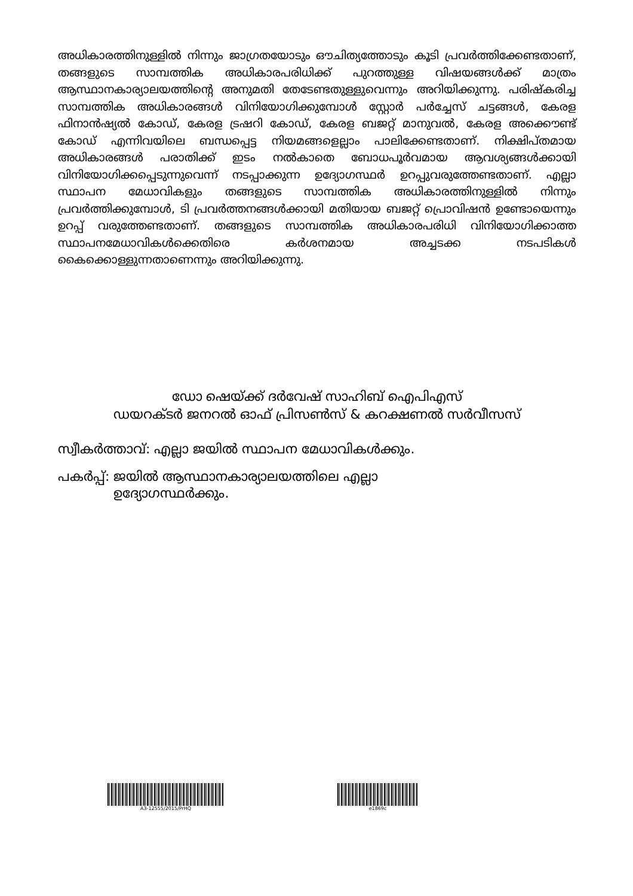അധികാരത്തിനുള്ളിൽ നിന്നും ജാഗ്രതയോടും ഔചിത്യത്തോടും കൂടി പ്രവർത്തിക്കേണ്ടതാണ്, തങ്ങളുടെ സാമ്പത്തിക അധികാരപരിധിക്ക് പുറത്തുള്ള വിഷയങ്ങൾക്ക് മാത്രം ആസ്ഥാനകാര്യാലയത്തിന്റെ അനുമതി തേടേണ്ടതുള്ളുവെന്നും അറിയിക്കുന്നു. പരിഷ്കരിച്ച സാമ്പത്തിക അധികാരങ്ങൾ വിനിയോഗിക്കുമ്പോൾ സ്റ്റോർ പർച്ചേസ് ചട്ടങ്ങൾ, കേരള ഫിനാൻഷ്യൽ കോഡ്, കേരള ട്രഷറി കോഡ്, കേരള ബജറ്റ് മാനുവൽ, കേരള അക്കൌണ്ട് കോഡ് എന്നിവയിലെ ബന്ധപ്പെട്ട നിയമങ്ങളെല്ലാം പാലിക്കേണ്ടതാണ്. നിക്ഷിപ്തമായ അധികാരങ്ങൾ പരാതിക്ക് ഇടം നൽകാതെ ബോധപൂർവമായ ആവശ്യങ്ങൾക്കായി വിനിയോഗിക്കപ്പെടുന്നുവെന്ന് നടപ്പാക്കുന്ന ഉദ്യോഗസ്ഥർ ഉറപ്പുവരുത്തേണ്ടതാണ്. എല്ലാ സ്ഥാപന മേധാവികളും തങ്ങളുടെ സാമ്പത്തിക അധികാരത്തിനുള്ളിൽ നിന്നും പ്രവർത്തിക്കുമ്പോൾ, ടി പ്രവർത്തനങ്ങൾക്കായി മതിയായ ബജറ്റ് പ്രൊവിഷൻ ഉണ്ടോയെന്നും ഉറപ്പ് വരുത്തേണ്ടതാണ്. തങ്ങളുടെ സാമ്പത്തിക അധികാരപരിധി വിനിയോഗിക്കാത്ത സ്ഥാപനമേധാവികൾക്കെതിരെ കർശനമായ അച്ചടക്ക നടപടികൾ കൈക്കൊള്ളുന്നതാണെന്നും അറിയിക്കുന്നു.
ഡോ ഷെയ്ക്ക് ദർവേഷ് സാഹിബ് ഐപിഎസ്
ഡയറക്ടർ ജനറൽ ഓഫ് പ്രിസൺസ് & കറക്ഷണൽ സർവീസസ്
സ്വീകർത്താവ്: എല്ലാ ജയിൽ സ്ഥാപന മേധാവികൾക്കും.
പകർപ്പ്: ജയിൽ ആസ്ഥാനകാര്യാലയത്തിലെ എല്ലാ
ഉദ്യോഗസ്ഥർക്കും.
A3-12555/2015/PrHQ e1869c